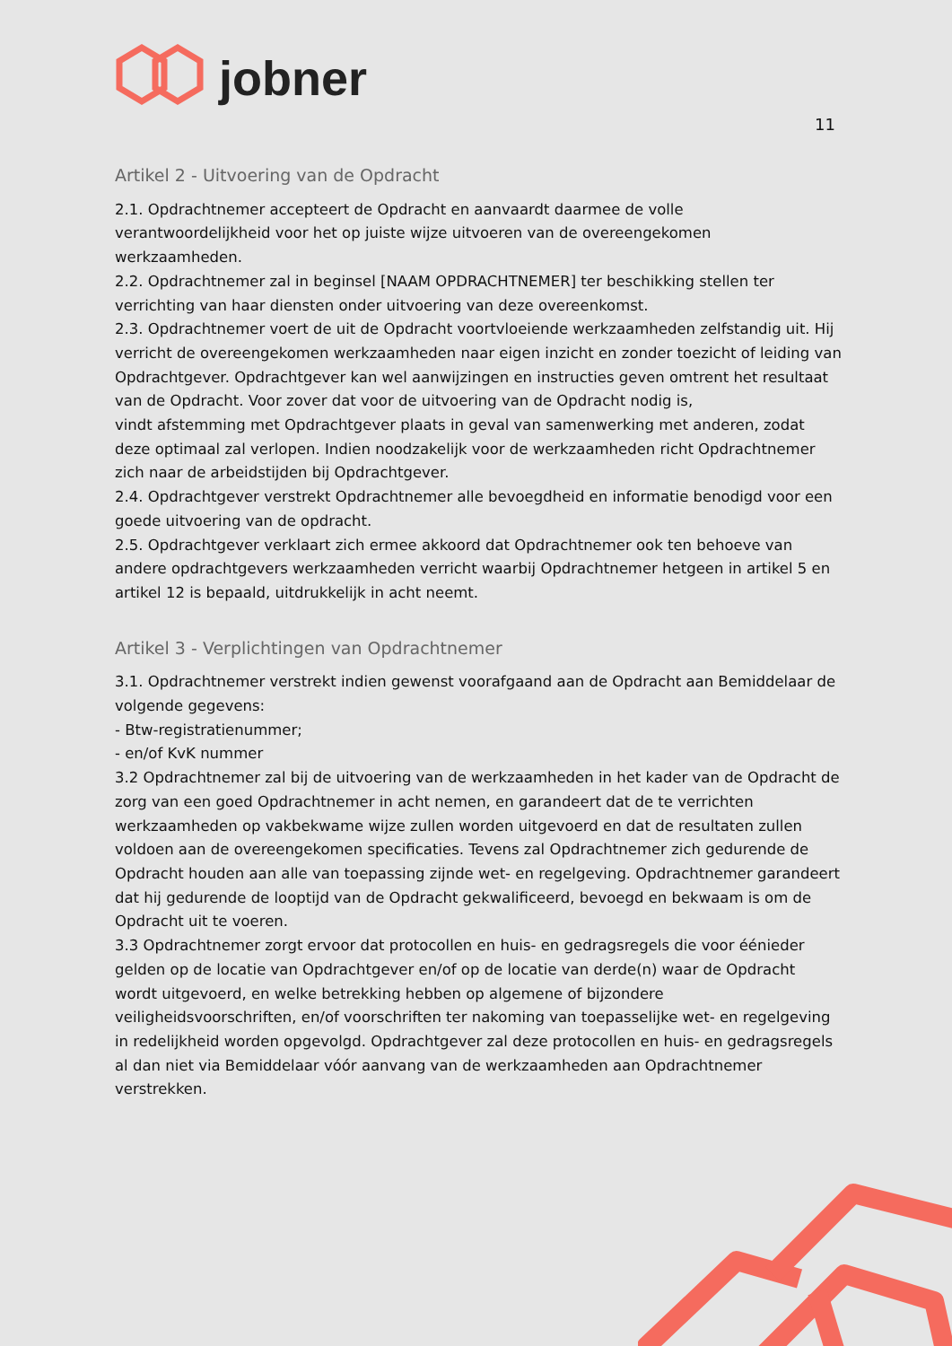jobner
11
Artikel 2 - Uitvoering van de Opdracht
2.1. Opdrachtnemer accepteert de Opdracht en aanvaardt daarmee de volle verantwoordelijkheid voor het op juiste wijze uitvoeren van de overeengekomen werkzaamheden.
2.2. Opdrachtnemer zal in beginsel [NAAM OPDRACHTNEMER] ter beschikking stellen ter verrichting van haar diensten onder uitvoering van deze overeenkomst.
2.3. Opdrachtnemer voert de uit de Opdracht voortvloeiende werkzaamheden zelfstandig uit. Hij verricht de overeengekomen werkzaamheden naar eigen inzicht en zonder toezicht of leiding van Opdrachtgever. Opdrachtgever kan wel aanwijzingen en instructies geven omtrent het resultaat van de Opdracht. Voor zover dat voor de uitvoering van de Opdracht nodig is,
vindt afstemming met Opdrachtgever plaats in geval van samenwerking met anderen, zodat deze optimaal zal verlopen. Indien noodzakelijk voor de werkzaamheden richt Opdrachtnemer zich naar de arbeidstijden bij Opdrachtgever.
2.4. Opdrachtgever verstrekt Opdrachtnemer alle bevoegdheid en informatie benodigd voor een goede uitvoering van de opdracht.
2.5. Opdrachtgever verklaart zich ermee akkoord dat Opdrachtnemer ook ten behoeve van andere opdrachtgevers werkzaamheden verricht waarbij Opdrachtnemer hetgeen in artikel 5 en artikel 12 is bepaald, uitdrukkelijk in acht neemt.
Artikel 3 - Verplichtingen van Opdrachtnemer
3.1. Opdrachtnemer verstrekt indien gewenst voorafgaand aan de Opdracht aan Bemiddelaar de volgende gegevens:
- Btw-registratienummer;
- en/of KvK nummer
3.2 Opdrachtnemer zal bij de uitvoering van de werkzaamheden in het kader van de Opdracht de zorg van een goed Opdrachtnemer in acht nemen, en garandeert dat de te verrichten werkzaamheden op vakbekwame wijze zullen worden uitgevoerd en dat de resultaten zullen voldoen aan de overeengekomen specificaties. Tevens zal Opdrachtnemer zich gedurende de Opdracht houden aan alle van toepassing zijnde wet- en regelgeving. Opdrachtnemer garandeert dat hij gedurende de looptijd van de Opdracht gekwalificeerd, bevoegd en bekwaam is om de Opdracht uit te voeren.
3.3 Opdrachtnemer zorgt ervoor dat protocollen en huis- en gedragsregels die voor éénieder gelden op de locatie van Opdrachtgever en/of op de locatie van derde(n) waar de Opdracht wordt uitgevoerd, en welke betrekking hebben op algemene of bijzondere veiligheidsvoorschriften, en/of voorschriften ter nakoming van toepasselijke wet- en regelgeving in redelijkheid worden opgevolgd. Opdrachtgever zal deze protocollen en huis- en gedragsregels al dan niet via Bemiddelaar vóór aanvang van de werkzaamheden aan Opdrachtnemer verstrekken.